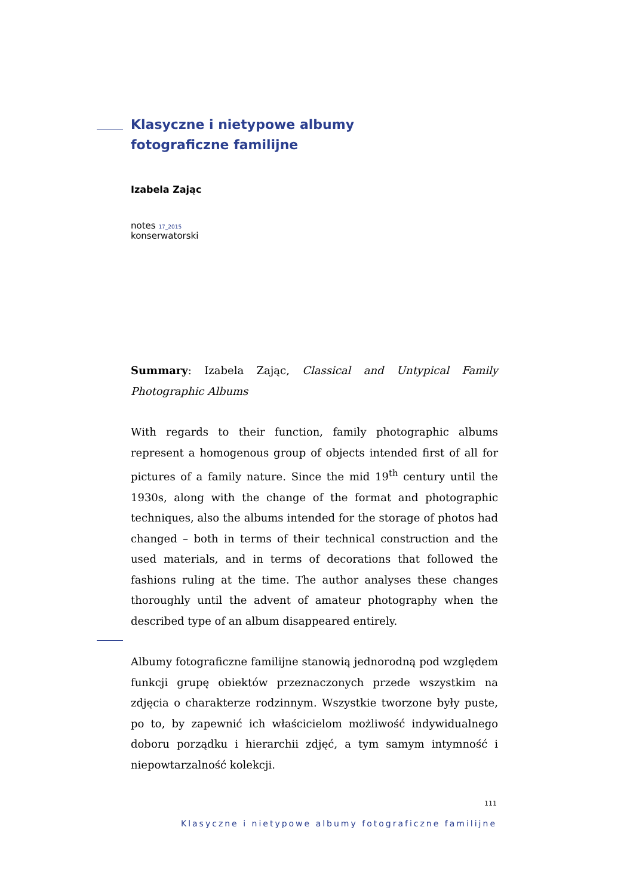Klasyczne i nietypowe albumy
fotograficzne familijne
Izabela Zając
notes 17_2015
konserwatorski
Summary: Izabela Zając, Classical and Untypical Family Photographic Albums
With regards to their function, family photographic albums represent a homogenous group of objects intended first of all for pictures of a family nature. Since the mid 19<sup>th</sup> century until the 1930s, along with the change of the format and photographic techniques, also the albums intended for the storage of photos had changed – both in terms of their technical construction and the used materials, and in terms of decorations that followed the fashions ruling at the time. The author analyses these changes thoroughly until the advent of amateur photography when the described type of an album disappeared entirely.
Albumy fotograficzne familijne stanowią jednorodną pod względem funkcji grupę obiektów przeznaczonych przede wszystkim na zdjęcia o charakterze rodzinnym. Wszystkie tworzone były puste, po to, by zapewnić ich właścicielom możliwość indywidualnego doboru porządku i hierarchii zdjęć, a tym samym intymność i niepowtarzalność kolekcji.
111
Klasyczne i nietypowe albumy fotograficzne familijne